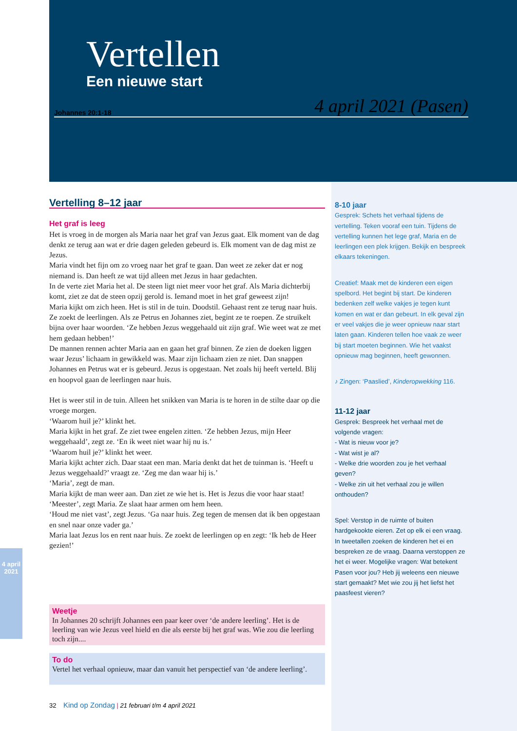Vertellen
Een nieuwe start
Johannes 20:1-18 4 april 2021 (Pasen)
Vertelling 8–12 jaar
Het graf is leeg
Het is vroeg in de morgen als Maria naar het graf van Jezus gaat. Elk moment van de dag denkt ze terug aan wat er drie dagen geleden gebeurd is. Elk moment van de dag mist ze Jezus.
Maria vindt het fijn om zo vroeg naar het graf te gaan. Dan weet ze zeker dat er nog niemand is. Dan heeft ze wat tijd alleen met Jezus in haar gedachten.
In de verte ziet Maria het al. De steen ligt niet meer voor het graf. Als Maria dichterbij komt, ziet ze dat de steen opzij gerold is. Iemand moet in het graf geweest zijn!
Maria kijkt om zich heen. Het is stil in de tuin. Doodstil. Gehaast rent ze terug naar huis. Ze zoekt de leerlingen. Als ze Petrus en Johannes ziet, begint ze te roepen. Ze struikelt bijna over haar woorden. ‘Ze hebben Jezus weggehaald uit zijn graf. Wie weet wat ze met hem gedaan hebben!’
De mannen rennen achter Maria aan en gaan het graf binnen. Ze zien de doeken liggen waar Jezus’ lichaam in gewikkeld was. Maar zijn lichaam zien ze niet. Dan snappen Johannes en Petrus wat er is gebeurd. Jezus is opgestaan. Net zoals hij heeft verteld. Blij en hoopvol gaan de leerlingen naar huis.
Het is weer stil in de tuin. Alleen het snikken van Maria is te horen in de stilte daar op die vroege morgen.
‘Waarom huil je?’ klinkt het.
Maria kijkt in het graf. Ze ziet twee engelen zitten. ‘Ze hebben Jezus, mijn Heer weggehaald’, zegt ze. ‘En ik weet niet waar hij nu is.’
‘Waarom huil je?’ klinkt het weer.
Maria kijkt achter zich. Daar staat een man. Maria denkt dat het de tuinman is. ‘Heeft u Jezus weggehaald?’ vraagt ze. ‘Zeg me dan waar hij is.’
‘Maria’, zegt de man.
Maria kijkt de man weer aan. Dan ziet ze wie het is. Het is Jezus die voor haar staat!
‘Meester’, zegt Maria. Ze slaat haar armen om hem heen.
‘Houd me niet vast’, zegt Jezus. ‘Ga naar huis. Zeg tegen de mensen dat ik ben opgestaan en snel naar onze vader ga.’
Maria laat Jezus los en rent naar huis. Ze zoekt de leerlingen op en zegt: ‘Ik heb de Heer gezien!’
Weetje
In Johannes 20 schrijft Johannes een paar keer over ‘de andere leerling’. Het is de leerling van wie Jezus veel hield en die als eerste bij het graf was. Wie zou die leerling toch zijn....
To do
Vertel het verhaal opnieuw, maar dan vanuit het perspectief van ‘de andere leerling’.
8-10 jaar
Gesprek: Schets het verhaal tijdens de vertelling. Teken vooraf een tuin. Tijdens de vertelling kunnen het lege graf, Maria en de leerlingen een plek krijgen. Bekijk en bespreek elkaars tekeningen.
Creatief: Maak met de kinderen een eigen spelbord. Het begint bij start. De kinderen bedenken zelf welke vakjes je tegen kunt komen en wat er dan gebeurt. In elk geval zijn er veel vakjes die je weer opnieuw naar start laten gaan. Kinderen tellen hoe vaak ze weer bij start moeten beginnen. Wie het vaakst opnieuw mag beginnen, heeft gewonnen.
♪ Zingen: ‘Paaslied’, Kinderopwekking 116.
11-12 jaar
Gesprek: Bespreek het verhaal met de volgende vragen:
- Wat is nieuw voor je?
- Wat wist je al?
- Welke drie woorden zou je het verhaal geven?
- Welke zin uit het verhaal zou je willen onthouden?
Spel: Verstop in de ruimte of buiten hardgekookte eieren. Zet op elk ei een vraag. In tweetallen zoeken de kinderen het ei en bespreken ze de vraag. Daarna verstoppen ze het ei weer. Mogelijke vragen: Wat betekent Pasen voor jou? Heb jij weleens een nieuwe start gemaakt? Met wie zou jij het liefst het paasfeest vieren?
32 Kind op Zondag | 21 februari t/m 4 april 2021
4 april 2021